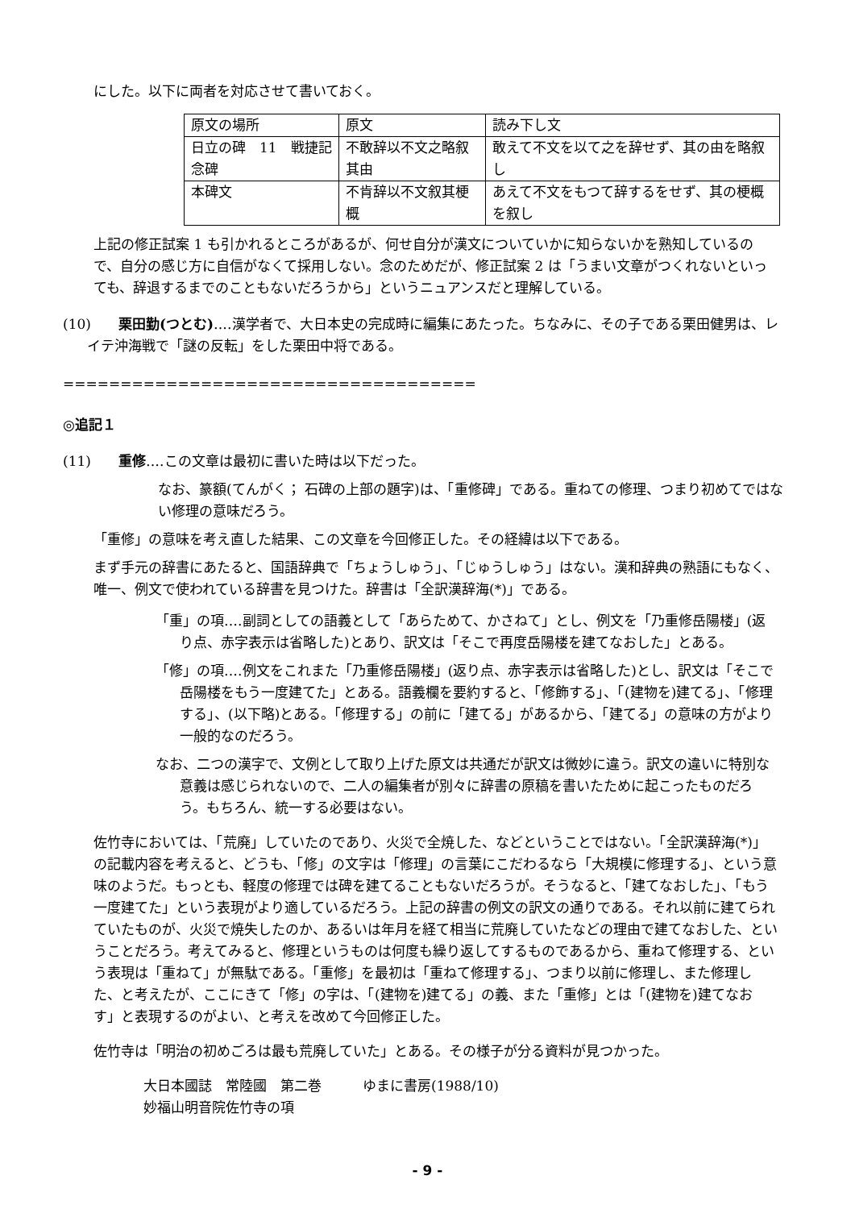にした。以下に両者を対応させて書いておく。
| 原文の場所 | 原文 | 読み下し文 |
| 日立の碑 11 戦捷記念碑 | 不敢辞以不文之略叙其由 | 敢えて不文を以て之を辞せず、其の由を略叙し |
| 本碑文 | 不肯辞以不文叙其梗概 | あえて不文をもつて辞するをせず、其の梗概を叙し |
上記の修正試案 1 も引かれるところがあるが、何せ自分が漢文についていかに知らないかを熟知しているので、自分の感じ方に自信がなくて採用しない。念のためだが、修正試案 2 は「うまい文章がつくれないといっても、辞退するまでのこともないだろうから」というニュアンスだと理解している。
(10)　　栗田勤(つとむ)‥‥漢学者で、大日本史の完成時に編集にあたった。ちなみに、その子である栗田健男は、レイテ沖海戦で「謎の反転」をした栗田中将である。
====================================
◎追記１
(11)　　重修‥‥この文章は最初に書いた時は以下だった。
なお、篆額(てんがく； 石碑の上部の題字)は、「重修碑」である。重ねての修理、つまり初めてではない修理の意味だろう。
「重修」の意味を考え直した結果、この文章を今回修正した。その経緯は以下である。
まず手元の辞書にあたると、国語辞典で「ちょうしゅう」、「じゅうしゅう」はない。漢和辞典の熟語にもなく、唯一、例文で使われている辞書を見つけた。辞書は「全訳漢辞海(*)」である。
「重」の項‥‥副詞としての語義として「あらためて、かさねて」とし、例文を「乃重修岳陽楼」(返り点、赤字表示は省略した)とあり、訳文は「そこで再度岳陽楼を建てなおした」とある。
「修」の項‥‥例文をこれまた「乃重修岳陽楼」(返り点、赤字表示は省略した)とし、訳文は「そこで岳陽楼をもう一度建てた」とある。語義欄を要約すると、「修飾する」、「(建物を)建てる」、「修理する」、(以下略)とある。「修理する」の前に「建てる」があるから、「建てる」の意味の方がより一般的なのだろう。
なお、二つの漢字で、文例として取り上げた原文は共通だが訳文は微妙に違う。訳文の違いに特別な意義は感じられないので、二人の編集者が別々に辞書の原稿を書いたために起こったものだろう。もちろん、統一する必要はない。
佐竹寺においては、「荒廃」していたのであり、火災で全焼した、などということではない。「全訳漢辞海(*)」の記載内容を考えると、どうも、「修」の文字は「修理」の言葉にこだわるなら「大規模に修理する」、という意味のようだ。もっとも、軽度の修理では碑を建てることもないだろうが。そうなると、「建てなおした」、「もう一度建てた」という表現がより適しているだろう。上記の辞書の例文の訳文の通りである。それ以前に建てられていたものが、火災で焼失したのか、あるいは年月を経て相当に荒廃していたなどの理由で建てなおした、ということだろう。考えてみると、修理というものは何度も繰り返してするものであるから、重ねて修理する、という表現は「重ねて」が無駄である。「重修」を最初は「重ねて修理する」、つまり以前に修理し、また修理した、と考えたが、ここにきて「修」の字は、「(建物を)建てる」の義、また「重修」とは「(建物を)建てなおす」と表現するのがよい、と考えを改めて今回修正した。
佐竹寺は「明治の初めごろは最も荒廃していた」とある。その様子が分る資料が見つかった。
大日本國誌　常陸國　第二巻　　　ゆまに書房(1988/10)
妙福山明音院佐竹寺の項
- 9 -